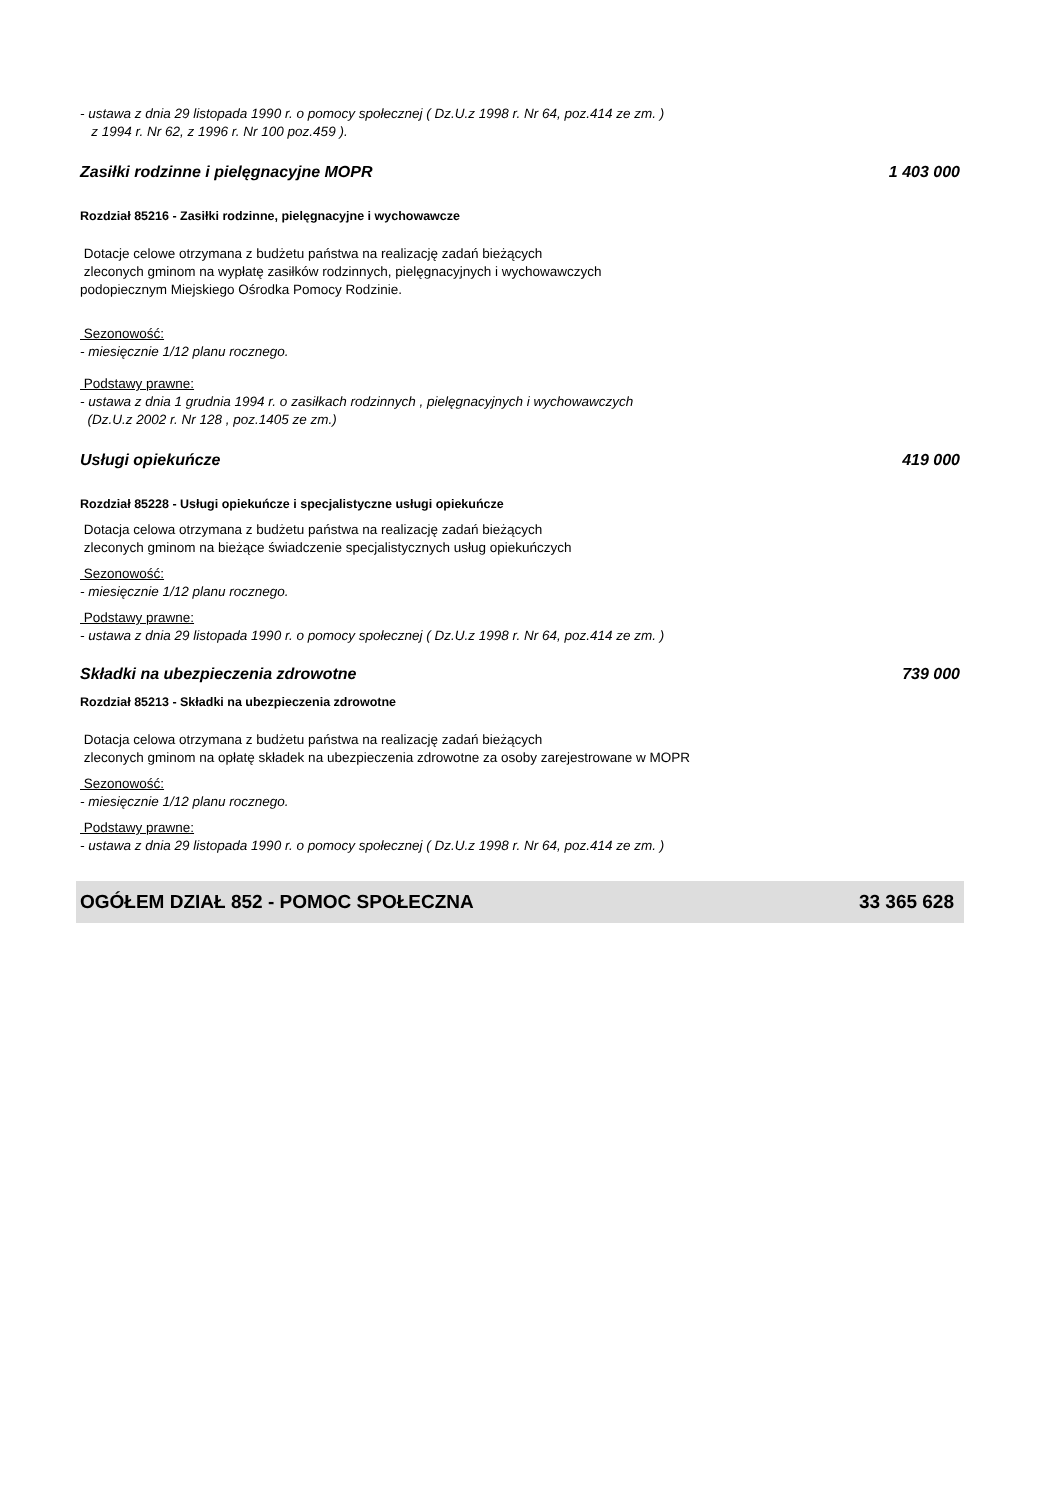- ustawa z dnia 29 listopada 1990 r. o pomocy społecznej ( Dz.U.z 1998 r. Nr 64, poz.414 ze zm. )
z 1994 r. Nr 62, z 1996 r. Nr 100 poz.459 ).
Zasiłki rodzinne i pielęgnacyjne MOPR 1 403 000
Rozdział 85216 - Zasiłki rodzinne, pielęgnacyjne i wychowawcze
Dotacje celowe otrzymana z budżetu państwa na realizację zadań bieżących
zleconych gminom na wypłatę zasiłków rodzinnych, pielęgnacyjnych i wychowawczych
podopiecznym Miejskiego Ośrodka Pomocy Rodzinie.
Sezonowość:
- miesięcznie 1/12 planu rocznego.
Podstawy prawne:
- ustawa z dnia 1 grudnia 1994 r. o zasiłkach rodzinnych , pielęgnacyjnych i wychowawczych
(Dz.U.z 2002 r. Nr 128 , poz.1405 ze zm.)
Usługi opiekuńcze 419 000
Rozdział 85228 - Usługi opiekuńcze i specjalistyczne usługi opiekuńcze
Dotacja celowa otrzymana z budżetu państwa na realizację zadań bieżących
zleconych gminom na bieżące świadczenie specjalistycznych usług opiekuńczych
Sezonowość:
- miesięcznie 1/12 planu rocznego.
Podstawy prawne:
- ustawa z dnia 29 listopada 1990 r. o pomocy społecznej ( Dz.U.z 1998 r. Nr 64, poz.414 ze zm. )
Składki na ubezpieczenia zdrowotne 739 000
Rozdział 85213 - Składki na ubezpieczenia zdrowotne
Dotacja celowa otrzymana z budżetu państwa na realizację zadań bieżących
zleconych gminom na opłatę składek na ubezpieczenia zdrowotne za osoby zarejestrowane w MOPR
Sezonowość:
- miesięcznie 1/12 planu rocznego.
Podstawy prawne:
- ustawa z dnia 29 listopada 1990 r. o pomocy społecznej ( Dz.U.z 1998 r. Nr 64, poz.414 ze zm. )
OGÓŁEM DZIAŁ 852 - POMOC SPOŁECZNA 33 365 628